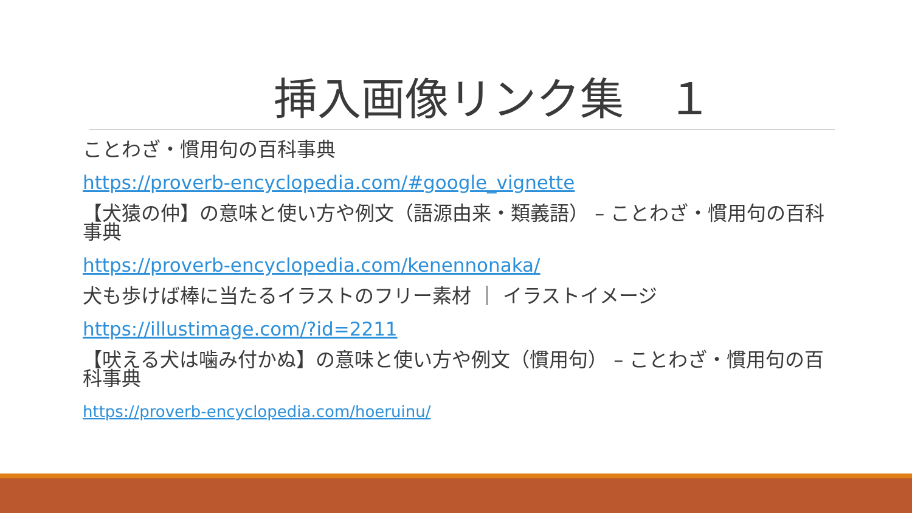挿入画像リンク集　１
ことわざ・慣用句の百科事典
https://proverb-encyclopedia.com/#google_vignette
【犬猿の仲】の意味と使い方や例文（語源由来・類義語） – ことわざ・慣用句の百科事典
https://proverb-encyclopedia.com/kenennonaka/
犬も歩けば棒に当たるイラストのフリー素材 ｜ イラストイメージ
https://illustimage.com/?id=2211
【吠える犬は噛み付かぬ】の意味と使い方や例文（慣用句） – ことわざ・慣用句の百科事典
https://proverb-encyclopedia.com/hoeruinu/